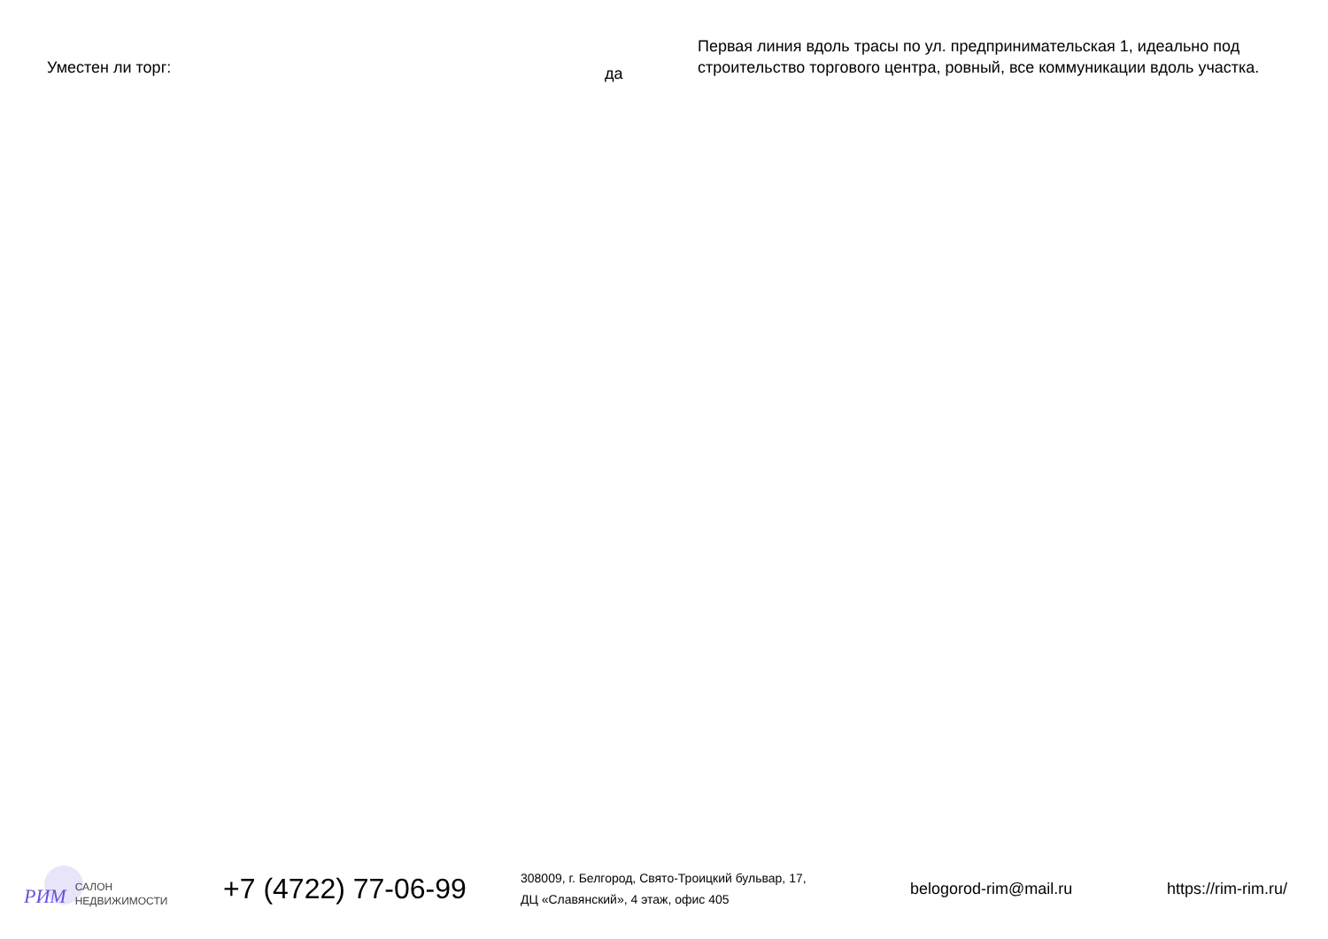Уместен ли торг:
да
Первая линия вдоль трасы по ул. предпринимательская 1, идеально под строительство торгового центра, ровный, все коммуникации вдоль участка.
РИМ
САЛОН
НЕДВИЖИМОСТИ
+7 (4722) 77-06-99
308009, г. Белгород, Свято-Троицкий бульвар, 17,
ДЦ «Славянский», 4 этаж, офис 405
belogorod-rim@mail.ru https://rim-rim.ru/